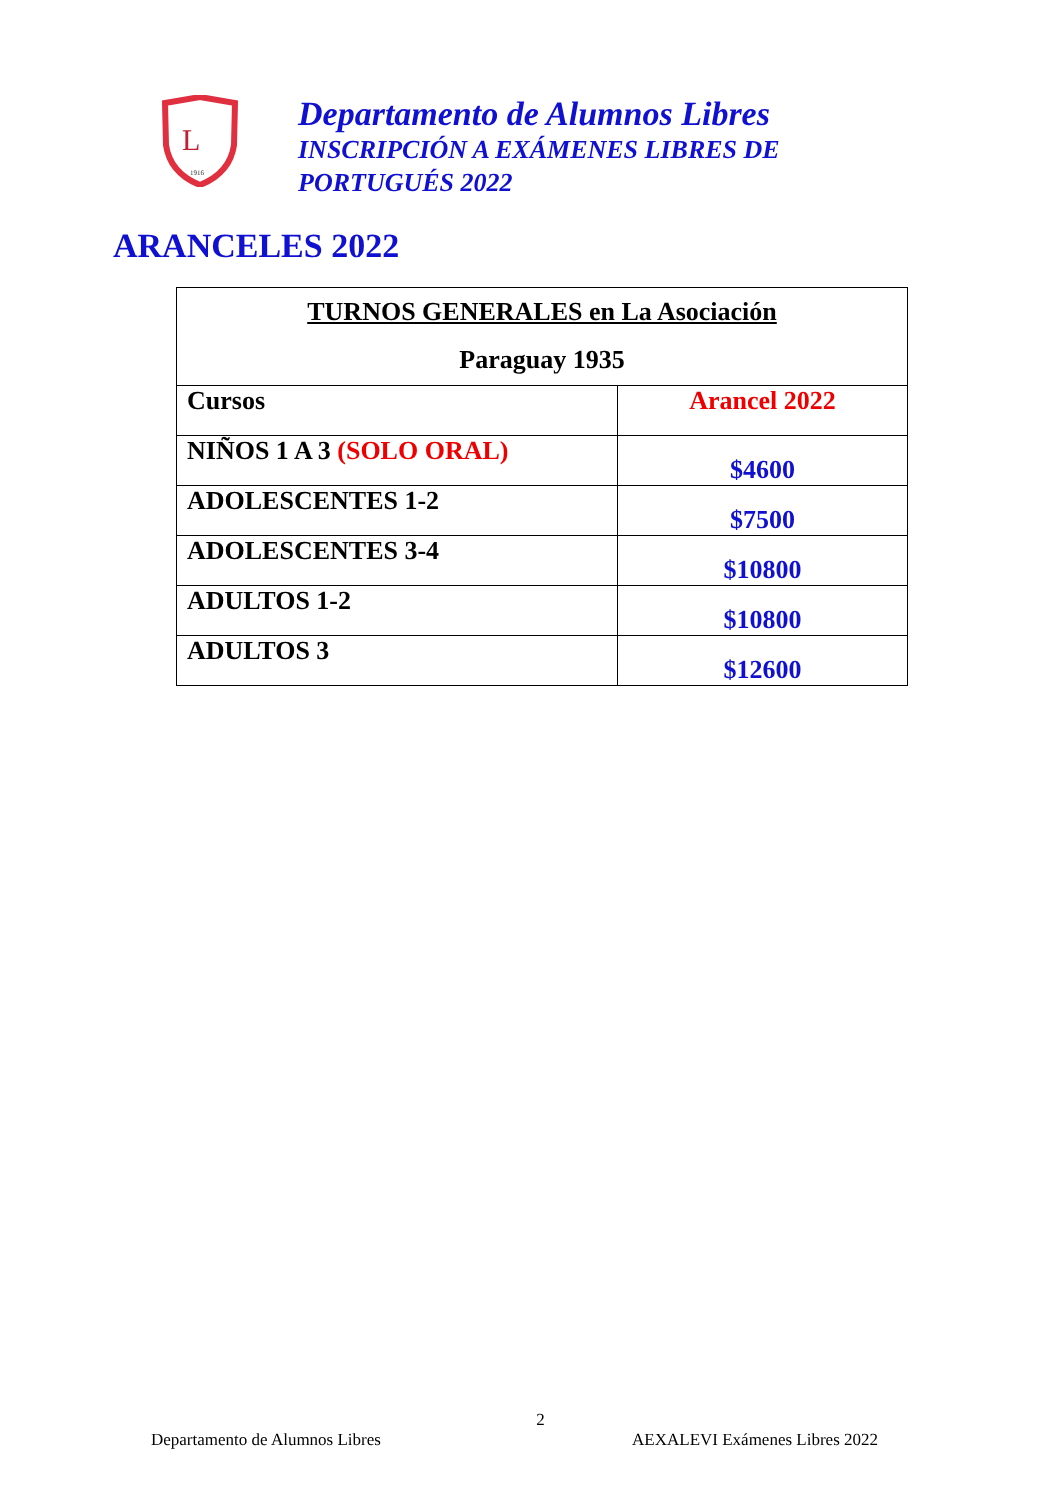L
1916
Departamento de Alumnos Libres
INSCRIPCIÓN A EXÁMENES LIBRES DE
PORTUGUÉS 2022
ARANCELES 2022
| TURNOS GENERALES en La Asociación Paraguay 1935 | |
| Cursos | Arancel 2022 |
| NIÑOS 1 A 3 (SOLO ORAL) | $4600 |
| ADOLESCENTES 1-2 | $7500 |
| ADOLESCENTES 3-4 | $10800 |
| ADULTOS 1-2 | $10800 |
| ADULTOS 3 | $12600 |
2
Departamento de Alumnos Libres AEXALEVI Exámenes Libres 2022